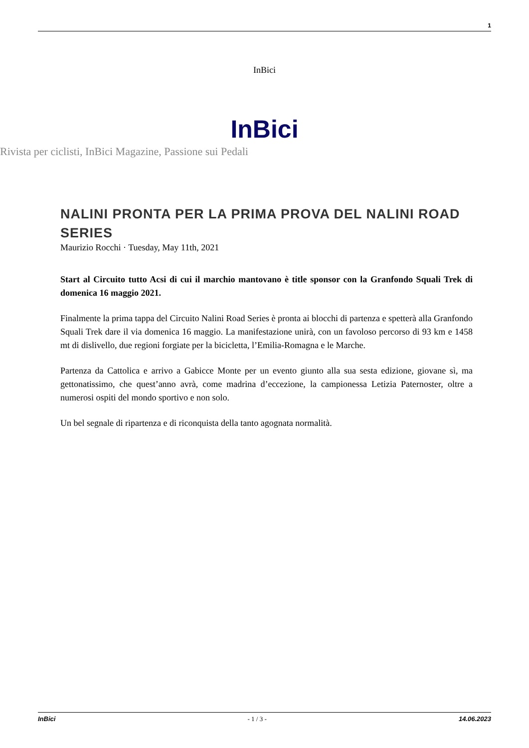1
InBici
InBici
Rivista per ciclisti, InBici Magazine, Passione sui Pedali
NALINI PRONTA PER LA PRIMA PROVA DEL NALINI ROAD SERIES
Maurizio Rocchi · Tuesday, May 11th, 2021
Start al Circuito tutto Acsi di cui il marchio mantovano è title sponsor con la Granfondo Squali Trek di domenica 16 maggio 2021.
Finalmente la prima tappa del Circuito Nalini Road Series è pronta ai blocchi di partenza e spetterà alla Granfondo Squali Trek dare il via domenica 16 maggio. La manifestazione unirà, con un favoloso percorso di 93 km e 1458 mt di dislivello, due regioni forgiate per la bicicletta, l’Emilia-Romagna e le Marche.
Partenza da Cattolica e arrivo a Gabicce Monte per un evento giunto alla sua sesta edizione, giovane sì, ma gettonatissimo, che quest’anno avrà, come madrina d’eccezione, la campionessa Letizia Paternoster, oltre a numerosi ospiti del mondo sportivo e non solo.
Un bel segnale di ripartenza e di riconquista della tanto agognata normalità.
InBici - 1 / 3 - 14.06.2023